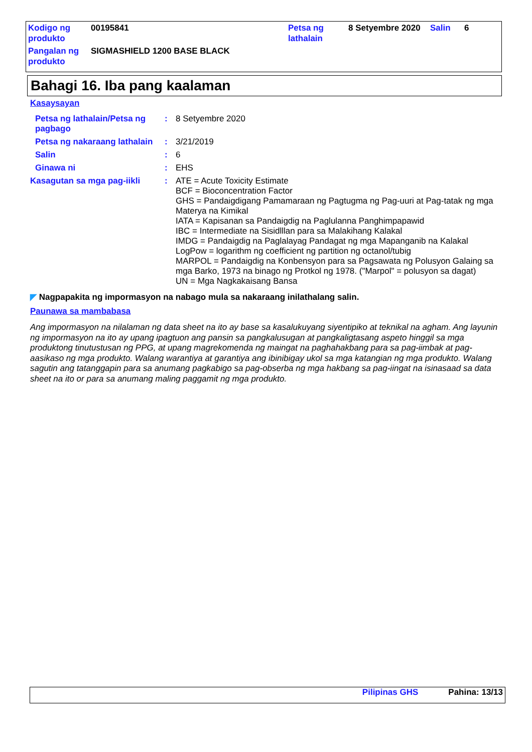| Kodigo ng produkto | 00195841 | Petsa ng lathalain | 8 Setyembre 2020 | Salin | 6 |
| Pangalan ng produkto | SIGMASHIELD 1200 BASE BLACK | | | | |
Bahagi 16. Iba pang kaalaman
Kasaysayan
| Petsa ng lathalain/Petsa ng pagbago | : | 8 Setyembre 2020 |
| Petsa ng nakaraang lathalain | : | 3/21/2019 |
| Salin | : | 6 |
| Ginawa ni | : | EHS |
| Kasagutan sa mga pag-iikli | : | ATE = Acute Toxicity Estimate BCF = Bioconcentration Factor GHS = Pandaigdigang Pamamaraan ng Pagtugma ng Pag-uuri at Pag-tatak ng mga Materya na Kimikal IATA = Kapisanan sa Pandaigdig na Paglulanna Panghimpapawid IBC = Intermediate na Sisidlllan para sa Malakihang Kalakal IMDG = Pandaigdig na Paglalayag Pandagat ng mga Mapanganib na Kalakal LogPow = logarithm ng coefficient ng partition ng octanol/tubig MARPOL = Pandaigdig na Konbensyon para sa Pagsawata ng Polusyon Galaing sa mga Barko, 1973 na binago ng Protkol ng 1978. ("Marpol" = polusyon sa dagat) UN = Mga Nagkakaisang Bansa |
◤ Nagpapakita ng impormasyon na nabago mula sa nakaraang inilathalang salin.
Paunawa sa mambabasa
Ang impormasyon na nilalaman ng data sheet na ito ay base sa kasalukuyang siyentipiko at teknikal na agham. Ang layunin ng impormasyon na ito ay upang ipagtuon ang pansin sa pangkalusugan at pangkaligtasang aspeto hinggil sa mga produktong tinutustusan ng PPG, at upang magrekomenda ng maingat na paghahakbang para sa pag-iimbak at pag-aasikaso ng mga produkto. Walang warantiya at garantiya ang ibinibigay ukol sa mga katangian ng mga produkto. Walang sagutin ang tatanggapin para sa anumang pagkabigo sa pag-obserba ng mga hakbang sa pag-iingat na isinasaad sa data sheet na ito or para sa anumang maling paggamit ng mga produkto.
Pilipinas GHS Pahina: 13/13